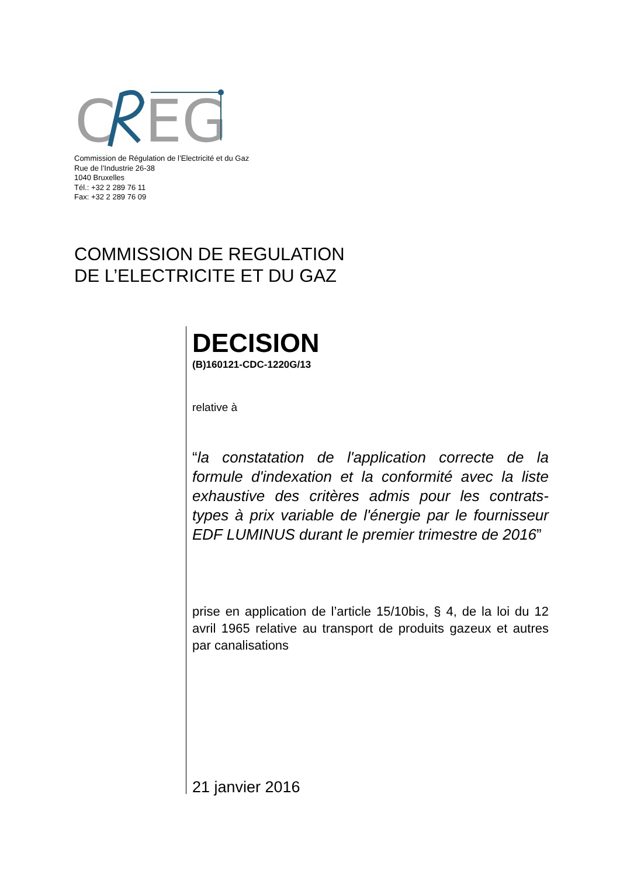C
EG
Commission de Régulation de l’Electricité et du Gaz
Rue de l’Industrie 26-38
1040 Bruxelles
Tél.: +32 2 289 76 11
Fax: +32 2 289 76 09
COMMISSION DE REGULATION
DE L’ELECTRICITE ET DU GAZ
DECISION
(B)160121-CDC-1220G/13
relative à
“la constatation de l'application correcte de la formule d'indexation et la conformité avec la liste exhaustive des critères admis pour les contrats-types à prix variable de l'énergie par le fournisseur EDF LUMINUS durant le premier trimestre de 2016”
prise en application de l’article 15/10bis, § 4, de la loi du 12 avril 1965 relative au transport de produits gazeux et autres par canalisations
21 janvier 2016